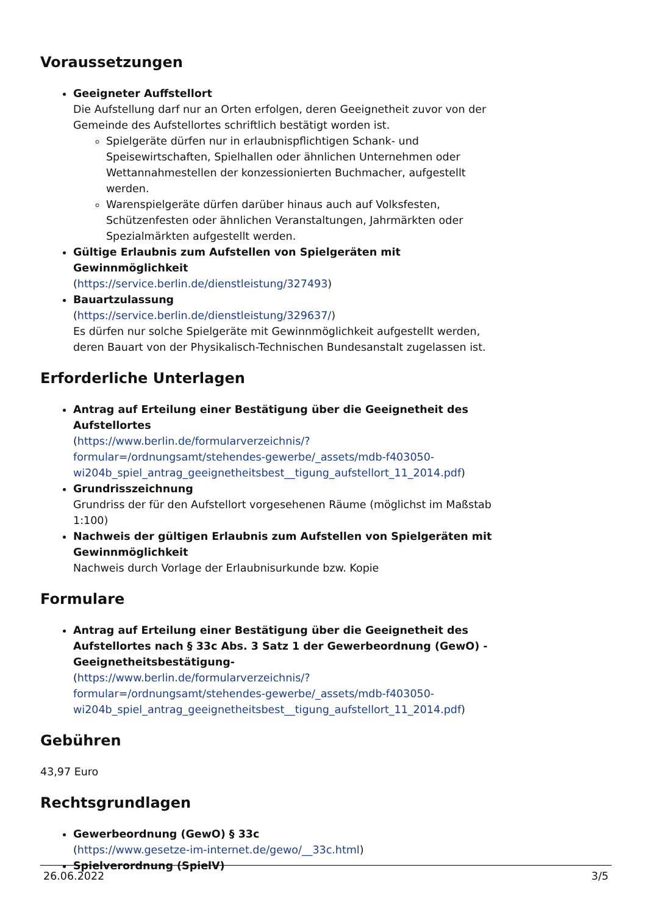Voraussetzungen
Geeigneter Auffstellort
Die Aufstellung darf nur an Orten erfolgen, deren Geeignetheit zuvor von der Gemeinde des Aufstellortes schriftlich bestätigt worden ist.
Spielgeräte dürfen nur in erlaubnispflichtigen Schank- und Speisewirtschaften, Spielhallen oder ähnlichen Unternehmen oder Wettannahmestellen der konzessionierten Buchmacher, aufgestellt werden.
Warenspielgeräte dürfen darüber hinaus auch auf Volksfesten, Schützenfesten oder ähnlichen Veranstaltungen, Jahrmärkten oder Spezialmärkten aufgestellt werden.
Gültige Erlaubnis zum Aufstellen von Spielgeräten mit Gewinnmöglichkeit
(https://service.berlin.de/dienstleistung/327493)
Bauartzulassung
(https://service.berlin.de/dienstleistung/329637/)
Es dürfen nur solche Spielgeräte mit Gewinnmöglichkeit aufgestellt werden, deren Bauart von der Physikalisch-Technischen Bundesanstalt zugelassen ist.
Erforderliche Unterlagen
Antrag auf Erteilung einer Bestätigung über die Geeignetheit des Aufstellortes
(https://www.berlin.de/formularverzeichnis/?formular=/ordnungsamt/stehendes-gewerbe/_assets/mdb-f403050-wi204b_spiel_antrag_geeignetheitsbest__tigung_aufstellort_11_2014.pdf)
Grundrisszeichnung
Grundriss der für den Aufstellort vorgesehenen Räume (möglichst im Maßstab 1:100)
Nachweis der gültigen Erlaubnis zum Aufstellen von Spielgeräten mit Gewinnmöglichkeit
Nachweis durch Vorlage der Erlaubnisurkunde bzw. Kopie
Formulare
Antrag auf Erteilung einer Bestätigung über die Geeignetheit des Aufstellortes nach § 33c Abs. 3 Satz 1 der Gewerbeordnung (GewO) -Geeignetheitsbestätigung-
(https://www.berlin.de/formularverzeichnis/?formular=/ordnungsamt/stehendes-gewerbe/_assets/mdb-f403050-wi204b_spiel_antrag_geeignetheitsbest__tigung_aufstellort_11_2014.pdf)
Gebühren
43,97 Euro
Rechtsgrundlagen
Gewerbeordnung (GewO) § 33c
(https://www.gesetze-im-internet.de/gewo/__33c.html)
Spielverordnung (SpielV)
26.06.2022 3/5